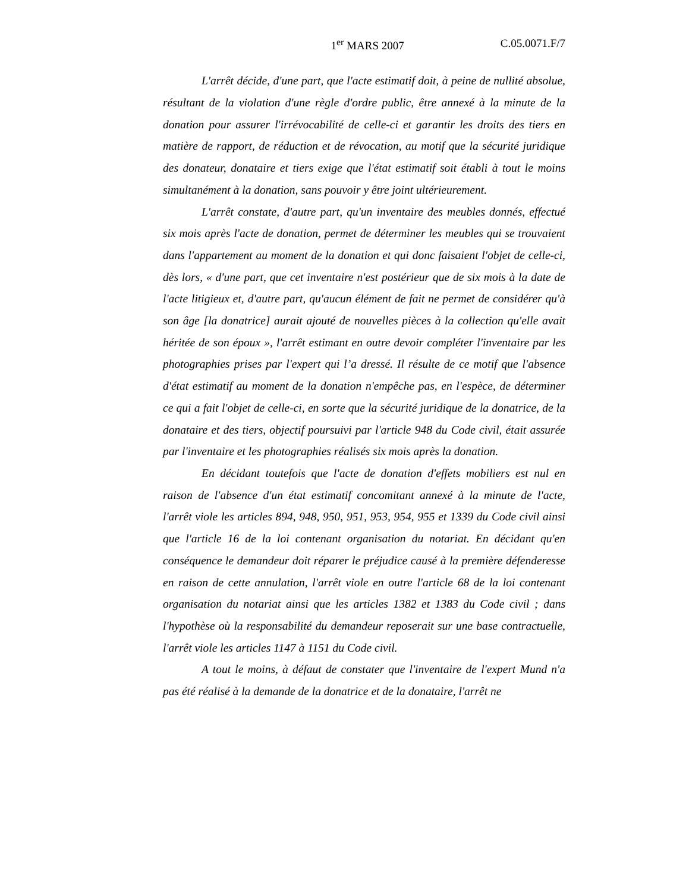1<sup>er</sup> MARS 2007 C.05.0071.F/7
L'arrêt décide, d'une part, que l'acte estimatif doit, à peine de nullité absolue, résultant de la violation d'une règle d'ordre public, être annexé à la minute de la donation pour assurer l'irrévocabilité de celle-ci et garantir les droits des tiers en matière de rapport, de réduction et de révocation, au motif que la sécurité juridique des donateur, donataire et tiers exige que l'état estimatif soit établi à tout le moins simultanément à la donation, sans pouvoir y être joint ultérieurement.
L'arrêt constate, d'autre part, qu'un inventaire des meubles donnés, effectué six mois après l'acte de donation, permet de déterminer les meubles qui se trouvaient dans l'appartement au moment de la donation et qui donc faisaient l'objet de celle-ci, dès lors, « d'une part, que cet inventaire n'est postérieur que de six mois à la date de l'acte litigieux et, d'autre part, qu'aucun élément de fait ne permet de considérer qu'à son âge [la donatrice] aurait ajouté de nouvelles pièces à la collection qu'elle avait héritée de son époux », l'arrêt estimant en outre devoir compléter l'inventaire par les photographies prises par l'expert qui l’a dressé. Il résulte de ce motif que l'absence d'état estimatif au moment de la donation n'empêche pas, en l'espèce, de déterminer ce qui a fait l'objet de celle-ci, en sorte que la sécurité juridique de la donatrice, de la donataire et des tiers, objectif poursuivi par l'article 948 du Code civil, était assurée par l'inventaire et les photographies réalisés six mois après la donation.
En décidant toutefois que l'acte de donation d'effets mobiliers est nul en raison de l'absence d'un état estimatif concomitant annexé à la minute de l'acte, l'arrêt viole les articles 894, 948, 950, 951, 953, 954, 955 et 1339 du Code civil ainsi que l'article 16 de la loi contenant organisation du notariat. En décidant qu'en conséquence le demandeur doit réparer le préjudice causé à la première défenderesse en raison de cette annulation, l'arrêt viole en outre l'article 68 de la loi contenant organisation du notariat ainsi que les articles 1382 et 1383 du Code civil ; dans l'hypothèse où la responsabilité du demandeur reposerait sur une base contractuelle, l'arrêt viole les articles 1147 à 1151 du Code civil.
A tout le moins, à défaut de constater que l'inventaire de l'expert Mund n'a pas été réalisé à la demande de la donatrice et de la donataire, l'arrêt ne